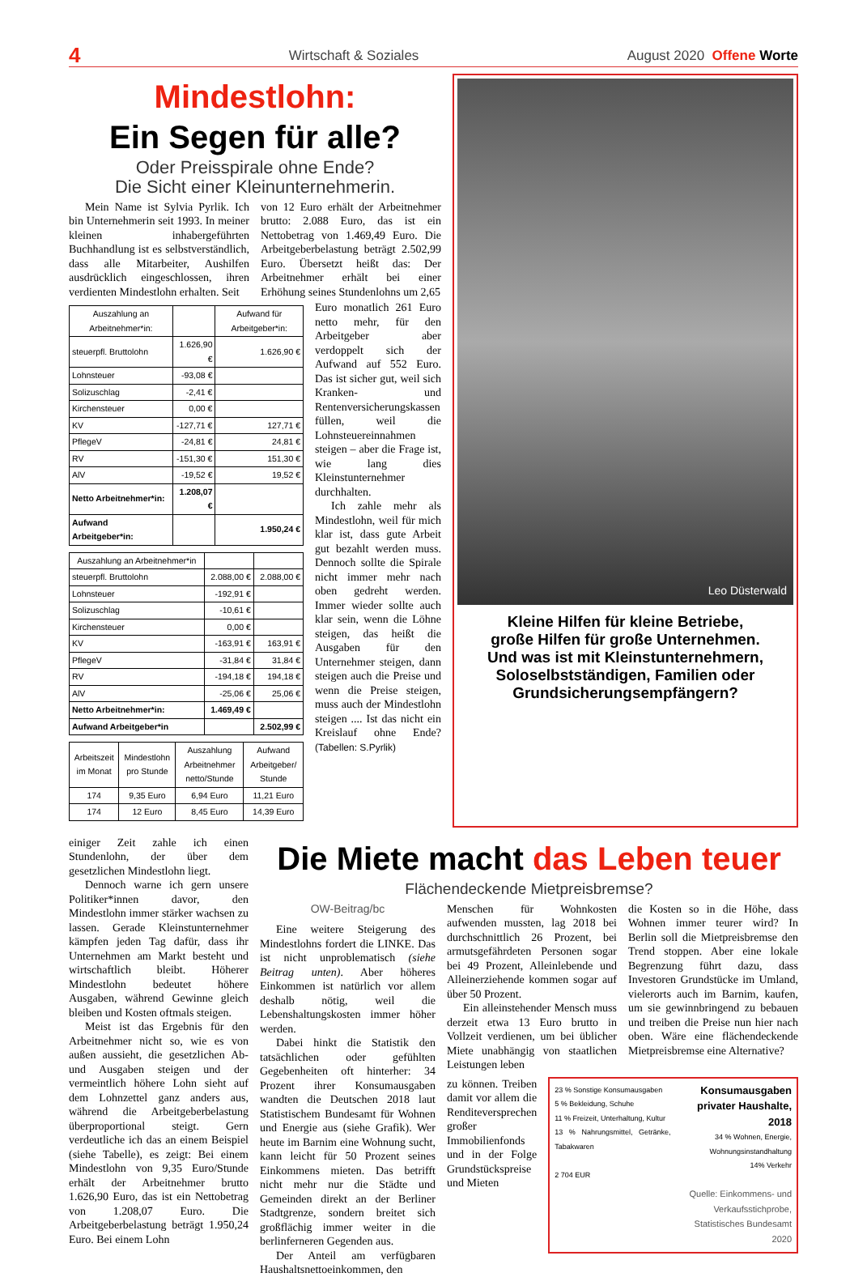4 Wirtschaft & Soziales August 2020 Offene Worte
Mindestlohn:
Ein Segen für alle?
Oder Preisspirale ohne Ende?
Die Sicht einer Kleinunternehmerin.
Mein Name ist Sylvia Pyrlik. Ich bin Unternehmerin seit 1993. In meiner kleinen inhabergeführten Buchhandlung ist es selbstverständlich, dass alle Mitarbeiter, Aushilfen ausdrücklich eingeschlossen, ihren verdienten Mindestlohn erhalten. Seit
von 12 Euro erhält der Arbeitnehmer brutto: 2.088 Euro, das ist ein Nettobetrag von 1.469,49 Euro. Die Arbeitgeberbelastung beträgt 2.502,99 Euro. Übersetzt heißt das: Der Arbeitnehmer erhält bei einer Erhöhung seines Stundenlohns um 2,65
| Auszahlung an Arbeitnehmer*in: | | Aufwand für Arbeitgeber*in: |
| --- | --- | --- |
| steuerpfl. Bruttolohn | 1.626,90 € | 1.626,90 € |
| Lohnsteuer | -93,08 € | |
| Solizuschlag | -2,41 € | |
| Kirchensteuer | 0,00 € | |
| KV | -127,71 € | 127,71 € |
| PflegeV | -24,81 € | 24,81 € |
| RV | -151,30 € | 151,30 € |
| AlV | -19,52 € | 19,52 € |
| Netto Arbeitnehmer*in: | 1.208,07 € | |
| Aufwand Arbeitgeber*in: | | 1.950,24 € |
| Auszahlung an Arbeitnehmer*in | | |
| --- | --- | --- |
| steuerpfl. Bruttolohn | 2.088,00 € | 2.088,00 € |
| Lohnsteuer | -192,91 € | |
| Solizuschlag | -10,61 € | |
| Kirchensteuer | 0,00 € | |
| KV | -163,91 € | 163,91 € |
| PflegeV | -31,84 € | 31,84 € |
| RV | -194,18 € | 194,18 € |
| AlV | -25,06 € | 25,06 € |
| Netto Arbeitnehmer*in: | 1.469,49 € | |
| Aufwand Arbeitgeber*in | | 2.502,99 € |
| Arbeitszeit im Monat | Mindestlohn pro Stunde | Auszahlung Arbeitnehmer netto/Stunde | Aufwand Arbeitgeber/ Stunde |
| --- | --- | --- | --- |
| 174 | 9,35 Euro | 6,94 Euro | 11,21 Euro |
| 174 | 12 Euro | 8,45 Euro | 14,39 Euro |
Euro monatlich 261 Euro netto mehr, für den Arbeitgeber aber verdoppelt sich der Aufwand auf 552 Euro. Das ist sicher gut, weil sich Kranken- und Rentenversicherungskassen füllen, weil die Lohnsteuereinnahmen steigen – aber die Frage ist, wie lang dies Kleinstunternehmer durchhalten.
Ich zahle mehr als Mindestlohn, weil für mich klar ist, dass gute Arbeit gut bezahlt werden muss. Dennoch sollte die Spirale nicht immer mehr nach oben gedreht werden. Immer wieder sollte auch klar sein, wenn die Löhne steigen, das heißt die Ausgaben für den Unternehmer steigen, dann steigen auch die Preise und wenn die Preise steigen, muss auch der Mindestlohn steigen .... Ist das nicht ein Kreislauf ohne Ende? (Tabellen: S.Pyrlik)
Leo Düsterwald
Kleine Hilfen für kleine Betriebe,
große Hilfen für große Unternehmen.
Und was ist mit Kleinstunternehmern,
Soloselbstständigen, Familien oder
Grundsicherungsempfängern?
einiger Zeit zahle ich einen Stundenlohn, der über dem gesetzlichen Mindestlohn liegt.
Dennoch warne ich gern unsere Politiker*innen davor, den Mindestlohn immer stärker wachsen zu lassen. Gerade Kleinstunternehmer kämpfen jeden Tag dafür, dass ihr Unternehmen am Markt besteht und wirtschaftlich bleibt. Höherer Mindestlohn bedeutet höhere Ausgaben, während Gewinne gleich bleiben und Kosten oftmals steigen.
Meist ist das Ergebnis für den Arbeitnehmer nicht so, wie es von außen aussieht, die gesetzlichen Ab- und Ausgaben steigen und der vermeintlich höhere Lohn sieht auf dem Lohnzettel ganz anders aus, während die Arbeitgeberbelastung überproportional steigt. Gern verdeutliche ich das an einem Beispiel (siehe Tabelle), es zeigt: Bei einem Mindestlohn von 9,35 Euro/Stunde erhält der Arbeitnehmer brutto 1.626,90 Euro, das ist ein Nettobetrag von 1.208,07 Euro. Die Arbeitgeberbelastung beträgt 1.950,24 Euro. Bei einem Lohn
Die Miete macht das Leben teuer
Flächendeckende Mietpreisbremse?
OW-Beitrag/bc
Eine weitere Steigerung des Mindestlohns fordert die LINKE. Das ist nicht unproblematisch (siehe Beitrag unten). Aber höheres Einkommen ist natürlich vor allem deshalb nötig, weil die Lebenshaltungskosten immer höher werden.
Dabei hinkt die Statistik den tatsächlichen oder gefühlten Gegebenheiten oft hinterher: 34 Prozent ihrer Konsumausgaben wandten die Deutschen 2018 laut Statistischem Bundesamt für Wohnen und Energie aus (siehe Grafik). Wer heute im Barnim eine Wohnung sucht, kann leicht für 50 Prozent seines Einkommens mieten. Das betrifft nicht mehr nur die Städte und Gemeinden direkt an der Berliner Stadtgrenze, sondern breitet sich großflächig immer weiter in die berlinferneren Gegenden aus.
Der Anteil am verfügbaren Haushaltsnettoeinkommen, den
Menschen für Wohnkosten aufwenden mussten, lag 2018 bei durchschnittlich 26 Prozent, bei armutsgefährdeten Personen sogar bei 49 Prozent, Alleinlebende und Alleinerziehende kommen sogar auf über 50 Prozent.
Ein alleinstehender Mensch muss derzeit etwa 13 Euro brutto in Vollzeit verdienen, um bei üblicher Miete unabhängig von staatlichen Leistungen leben
die Kosten so in die Höhe, dass Wohnen immer teurer wird? In Berlin soll die Mietpreisbremse den Trend stoppen. Aber eine lokale Begrenzung führt dazu, dass Investoren Grundstücke im Umland, vielerorts auch im Barnim, kaufen, um sie gewinnbringend zu bebauen und treiben die Preise nun hier nach oben. Wäre eine flächendeckende Mietpreisbremse eine Alternative?
zu können. Treiben damit vor allem die Renditeversprechen großer Immobilienfonds und in der Folge Grundstückspreise und Mieten
23 % Sonstige Konsumausgaben
5 % Bekleidung, Schuhe
11 % Freizeit, Unterhaltung, Kultur
13 % Nahrungsmittel, Getränke, Tabakwaren
2 704 EUR
Konsumausgaben privater Haushalte, 2018
34 % Wohnen, Energie, Wohnungsinstandhaltung
14% Verkehr
Quelle: Einkommens- und Verkaufsstichprobe, Statistisches Bundesamt 2020